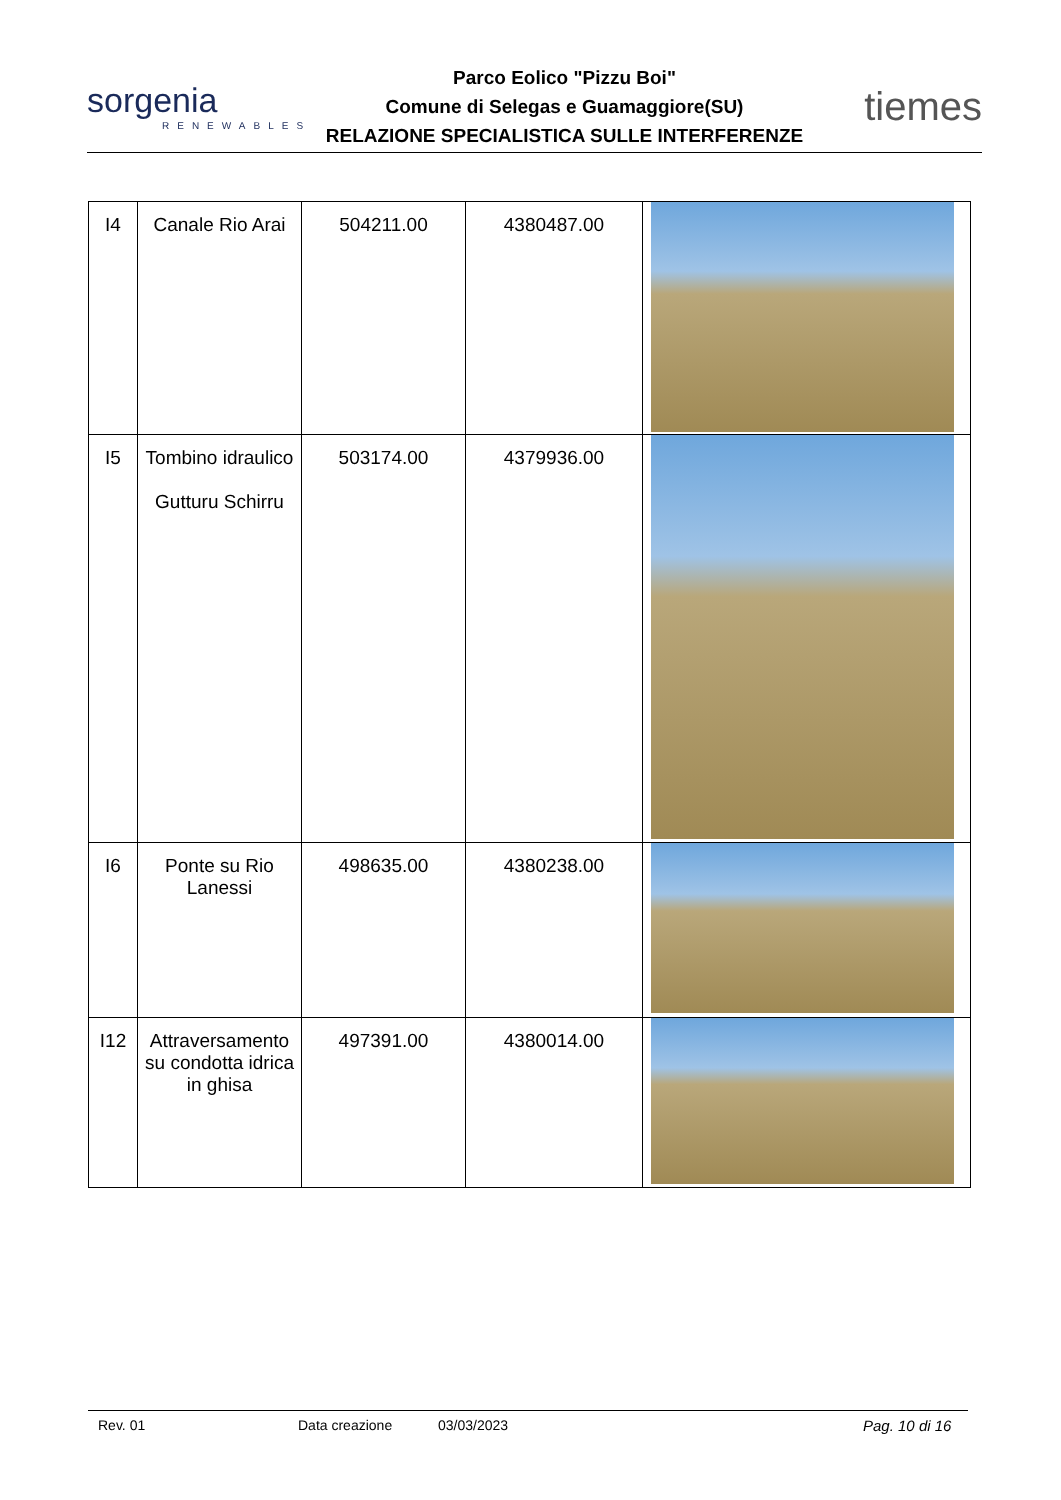sorgenia
RENEWABLES
Parco Eolico "Pizzu Boi"
Comune di Selegas e Guamaggiore(SU)
RELAZIONE SPECIALISTICA SULLE INTERFERENZE
tiemes
| I4 | Canale Rio Arai | 504211.00 | 4380487.00 | |
| I5 | Tombino idraulico Gutturu Schirru | 503174.00 | 4379936.00 | |
| I6 | Ponte su Rio Lanessi | 498635.00 | 4380238.00 | |
| I12 | Attraversamento su condotta idrica in ghisa | 497391.00 | 4380014.00 | |
Rev. 01 Data creazione 03/03/2023 Pag. 10 di 16